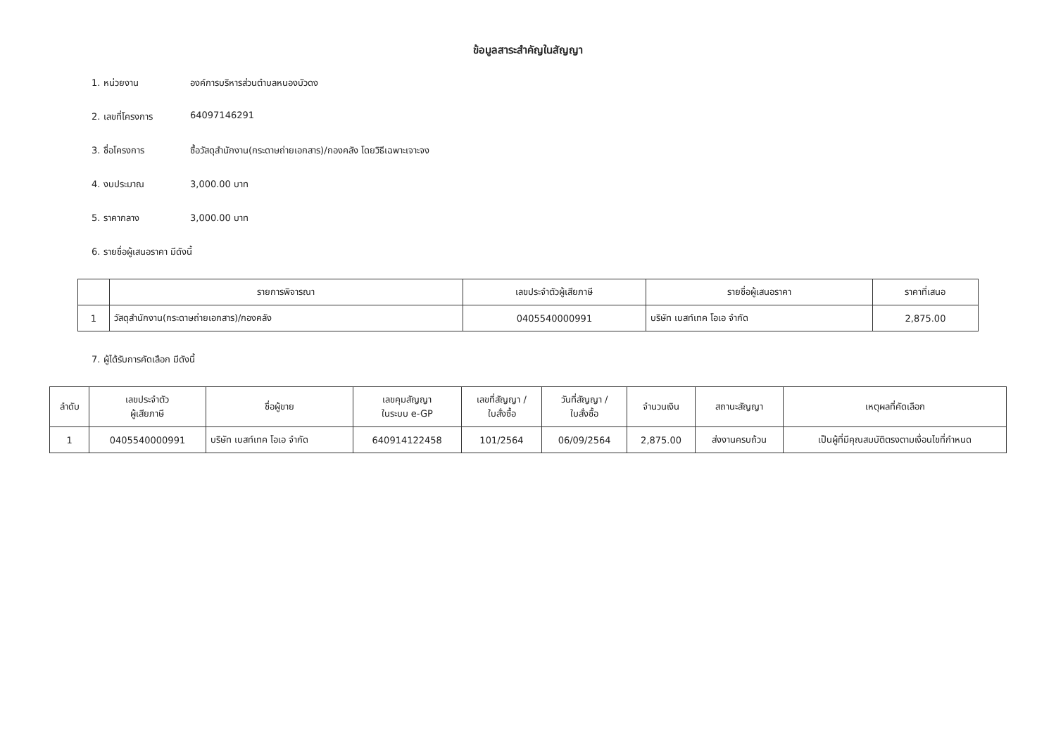ข้อมูลสาระสำคัญในสัญญา
1. หน่วยงาน องค์การบริหารส่วนตำบลหนองบัวดง
2. เลขที่โครงการ 64097146291
3. ชื่อโครงการ ซื้อวัสดุสำนักงาน(กระดาษถ่ายเอกสาร)/กองคลัง โดยวิธีเฉพาะเจาะจง
4. งบประมาณ 3,000.00 บาท
5. ราคากลาง 3,000.00 บาท
6. รายชื่อผู้เสนอราคา มีดังนี้
| | รายการพิจารณา | เลขประจำตัวผู้เสียภาษี | รายชื่อผู้เสนอราคา | ราคาที่เสนอ |
| --- | --- | --- | --- | --- |
| 1 | วัสดุสำนักงาน(กระดาษถ่ายเอกสาร)/กองคลัง | 0405540000991 | บริษัท เบสท์เทค โอเอ จำกัด | 2,875.00 |
7. ผู้ได้รับการคัดเลือก มีดังนี้
| ลำดับ | เลขประจำตัว ผู้เสียภาษี | ชื่อผู้ขาย | เลขคุมสัญญา ในระบบ e-GP | เลขที่สัญญา / ใบสั่งซื้อ | วันที่สัญญา / ใบสั่งซื้อ | จำนวนเงิน | สถานะสัญญา | เหตุผลที่คัดเลือก |
| --- | --- | --- | --- | --- | --- | --- | --- | --- |
| 1 | 0405540000991 | บริษัท เบสท์เทค โอเอ จำกัด | 640914122458 | 101/2564 | 06/09/2564 | 2,875.00 | ส่งงานครบถ้วน | เป็นผู้ที่มีคุณสมบัติตรงตามเงื่อนไขที่กำหนด |